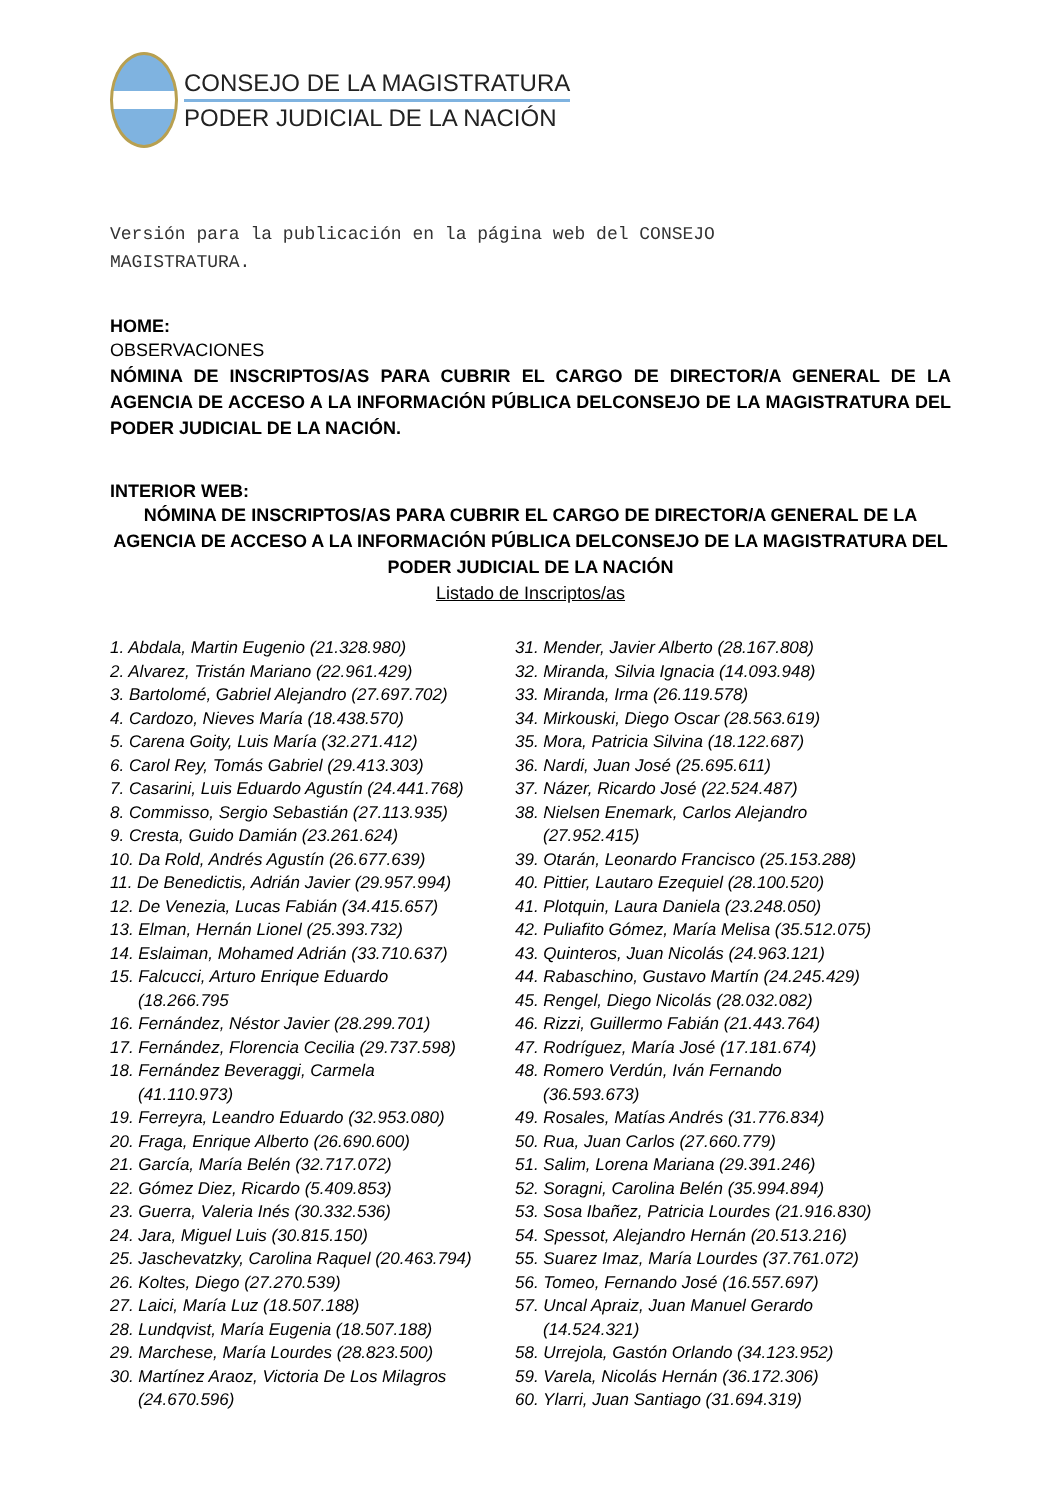CONSEJO DE LA MAGISTRATURA
PODER JUDICIAL DE LA NACIÓN
Versión para la publicación en la página web del CONSEJO
MAGISTRATURA.
HOME:
OBSERVACIONES
NÓMINA DE INSCRIPTOS/AS PARA CUBRIR EL CARGO DE DIRECTOR/A GENERAL DE LA AGENCIA DE ACCESO A LA INFORMACIÓN PÚBLICA DELCONSEJO DE LA MAGISTRATURA DEL PODER JUDICIAL DE LA NACIÓN.
INTERIOR WEB:
NÓMINA DE INSCRIPTOS/AS PARA CUBRIR EL CARGO DE DIRECTOR/A GENERAL DE LA AGENCIA DE ACCESO A LA INFORMACIÓN PÚBLICA DELCONSEJO DE LA MAGISTRATURA DEL PODER JUDICIAL DE LA NACIÓN
Listado de Inscriptos/as
1. Abdala, Martin Eugenio (21.328.980)
2. Alvarez, Tristán Mariano (22.961.429)
3. Bartolomé, Gabriel Alejandro (27.697.702)
4. Cardozo, Nieves María (18.438.570)
5. Carena Goity, Luis María (32.271.412)
6. Carol Rey, Tomás Gabriel (29.413.303)
7. Casarini, Luis Eduardo Agustín (24.441.768)
8. Commisso, Sergio Sebastián (27.113.935)
9. Cresta, Guido Damián (23.261.624)
10. Da Rold, Andrés Agustín (26.677.639)
11. De Benedictis, Adrián Javier (29.957.994)
12. De Venezia, Lucas Fabián (34.415.657)
13. Elman, Hernán Lionel (25.393.732)
14. Eslaiman, Mohamed Adrián (33.710.637)
15. Falcucci, Arturo Enrique Eduardo
(18.266.795
16. Fernández, Néstor Javier (28.299.701)
17. Fernández, Florencia Cecilia (29.737.598)
18. Fernández Beveraggi, Carmela
(41.110.973)
19. Ferreyra, Leandro Eduardo (32.953.080)
20. Fraga, Enrique Alberto (26.690.600)
21. García, María Belén (32.717.072)
22. Gómez Diez, Ricardo (5.409.853)
23. Guerra, Valeria Inés (30.332.536)
24. Jara, Miguel Luis (30.815.150)
25. Jaschevatzky, Carolina Raquel (20.463.794)
26. Koltes, Diego (27.270.539)
27. Laici, María Luz (18.507.188)
28. Lundqvist, María Eugenia (18.507.188)
29. Marchese, María Lourdes (28.823.500)
30. Martínez Araoz, Victoria De Los Milagros
(24.670.596)
31. Mender, Javier Alberto (28.167.808)
32. Miranda, Silvia Ignacia (14.093.948)
33. Miranda, Irma (26.119.578)
34. Mirkouski, Diego Oscar (28.563.619)
35. Mora, Patricia Silvina (18.122.687)
36. Nardi, Juan José (25.695.611)
37. Názer, Ricardo José (22.524.487)
38. Nielsen Enemark, Carlos Alejandro
(27.952.415)
39. Otarán, Leonardo Francisco (25.153.288)
40. Pittier, Lautaro Ezequiel (28.100.520)
41. Plotquin, Laura Daniela (23.248.050)
42. Puliafito Gómez, María Melisa (35.512.075)
43. Quinteros, Juan Nicolás (24.963.121)
44. Rabaschino, Gustavo Martín (24.245.429)
45. Rengel, Diego Nicolás (28.032.082)
46. Rizzi, Guillermo Fabián (21.443.764)
47. Rodríguez, María José (17.181.674)
48. Romero Verdún, Iván Fernando
(36.593.673)
49. Rosales, Matías Andrés (31.776.834)
50. Rua, Juan Carlos (27.660.779)
51. Salim, Lorena Mariana (29.391.246)
52. Soragni, Carolina Belén (35.994.894)
53. Sosa Ibañez, Patricia Lourdes (21.916.830)
54. Spessot, Alejandro Hernán (20.513.216)
55. Suarez Imaz, María Lourdes (37.761.072)
56. Tomeo, Fernando José (16.557.697)
57. Uncal Apraiz, Juan Manuel Gerardo
(14.524.321)
58. Urrejola, Gastón Orlando (34.123.952)
59. Varela, Nicolás Hernán (36.172.306)
60. Ylarri, Juan Santiago (31.694.319)